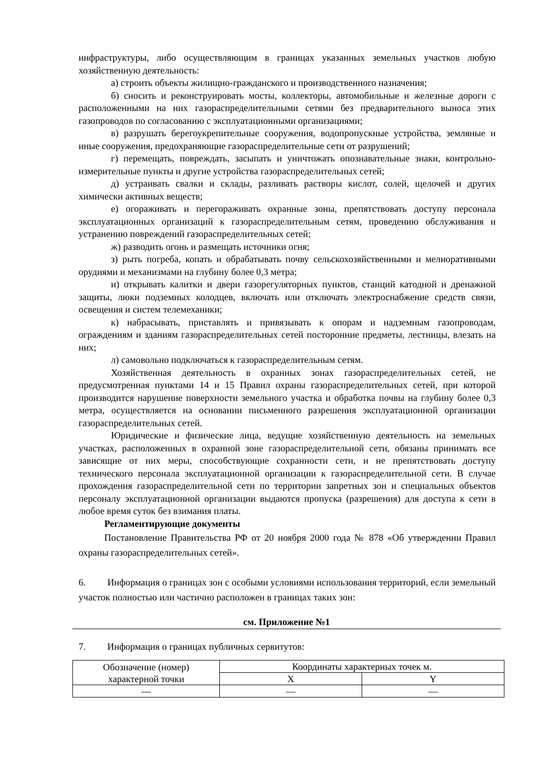инфраструктуры, либо осуществляющим в границах указанных земельных участков любую хозяйственную деятельность:
а) строить объекты жилищно-гражданского и производственного назначения;
б) сносить и реконструировать мосты, коллекторы, автомобильные и железные дороги с расположенными на них газораспределительными сетями без предварительного выноса этих газопроводов по согласованию с эксплуатационными организациями;
в) разрушать берегоукрепительные сооружения, водопропускные устройства, земляные и иные сооружения, предохраняющие газораспределительные сети от разрушений;
г) перемещать, повреждать, засыпать и уничтожать опознавательные знаки, контрольно-измерительные пункты и другие устройства газораспределительных сетей;
д) устраивать свалки и склады, разливать растворы кислот, солей, щелочей и других химически активных веществ;
е) огораживать и перегораживать охранные зоны, препятствовать доступу персонала эксплуатационных организаций к газораспределительным сетям, проведению обслуживания и устранению повреждений газораспределительных сетей;
ж) разводить огонь и размещать источники огня;
з) рыть погреба, копать и обрабатывать почву сельскохозяйственными и мелиоративными орудиями и механизмами на глубину более 0,3 метра;
и) открывать калитки и двери газорегуляторных пунктов, станций катодной и дренажной защиты, люки подземных колодцев, включать или отключать электроснабжение средств связи, освещения и систем телемеханики;
к) набрасывать, приставлять и привязывать к опорам и надземным газопроводам, ограждениям и зданиям газораспределительных сетей посторонние предметы, лестницы, влезать на них;
л) самовольно подключаться к газораспределительным сетям.
Хозяйственная деятельность в охранных зонах газораспределительных сетей, не предусмотренная пунктами 14 и 15 Правил охраны газораспределительных сетей, при которой производится нарушение поверхности земельного участка и обработка почвы на глубину более 0,3 метра, осуществляется на основании письменного разрешения эксплуатационной организации газораспределительных сетей.
Юридические и физические лица, ведущие хозяйственную деятельность на земельных участках, расположенных в охранной зоне газораспределительной сети, обязаны принимать все зависящие от них меры, способствующие сохранности сети, и не препятствовать доступу технического персонала эксплуатационной организации к газораспределительной сети. В случае прохождения газораспределительной сети по территории запретных зон и специальных объектов персоналу эксплуатационной организации выдаются пропуска (разрешения) для доступа к сети в любое время суток без взимания платы.
Регламентирующие документы
Постановление Правительства РФ от 20 ноября 2000 года № 878 «Об утверждении Правил охраны газораспределительных сетей».
6. Информация о границах зон с особыми условиями использования территорий, если земельный участок полностью или частично расположен в границах таких зон:
см. Приложение №1
7. Информация о границах публичных сервитутов:
| Обозначение (номер) характерной точки | Координаты характерных точек м. | |
| | X | Y |
| — | — | — |